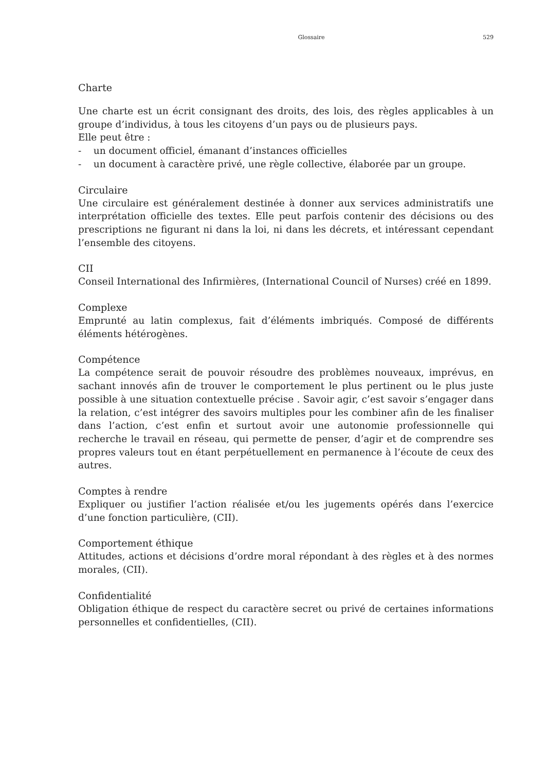Glossaire 529
Charte
Une charte est un écrit consignant des droits, des lois, des règles applicables à un groupe d’individus, à tous les citoyens d’un pays ou de plusieurs pays.
Elle peut être :
- un document officiel, émanant d’instances officielles
- un document à caractère privé, une règle collective, élaborée par un groupe.
Circulaire
Une circulaire est généralement destinée à donner aux services administratifs une interprétation officielle des textes. Elle peut parfois contenir des décisions ou des prescriptions ne figurant ni dans la loi, ni dans les décrets, et intéressant cependant l’ensemble des citoyens.
CII
Conseil International des Infirmières, (International Council of Nurses) créé en 1899.
Complexe
Emprunté au latin complexus, fait d’éléments imbriqués. Composé de différents éléments hétérogènes.
Compétence
La compétence serait de pouvoir résoudre des problèmes nouveaux, imprévus, en sachant innovés afin de trouver le comportement le plus pertinent ou le plus juste possible à une situation contextuelle précise . Savoir agir, c’est savoir s’engager dans la relation, c’est intégrer des savoirs multiples pour les combiner afin de les finaliser dans l’action, c’est enfin et surtout avoir une autonomie professionnelle qui recherche le travail en réseau, qui permette de penser, d’agir et de comprendre ses propres valeurs tout en étant perpétuellement en permanence à l’écoute de ceux des autres.
Comptes à rendre
Expliquer ou justifier l’action réalisée et/ou les jugements opérés dans l’exercice d’une fonction particulière, (CII).
Comportement éthique
Attitudes, actions et décisions d’ordre moral répondant à des règles et à des normes morales, (CII).
Confidentialité
Obligation éthique de respect du caractère secret ou privé de certaines informations personnelles et confidentielles, (CII).